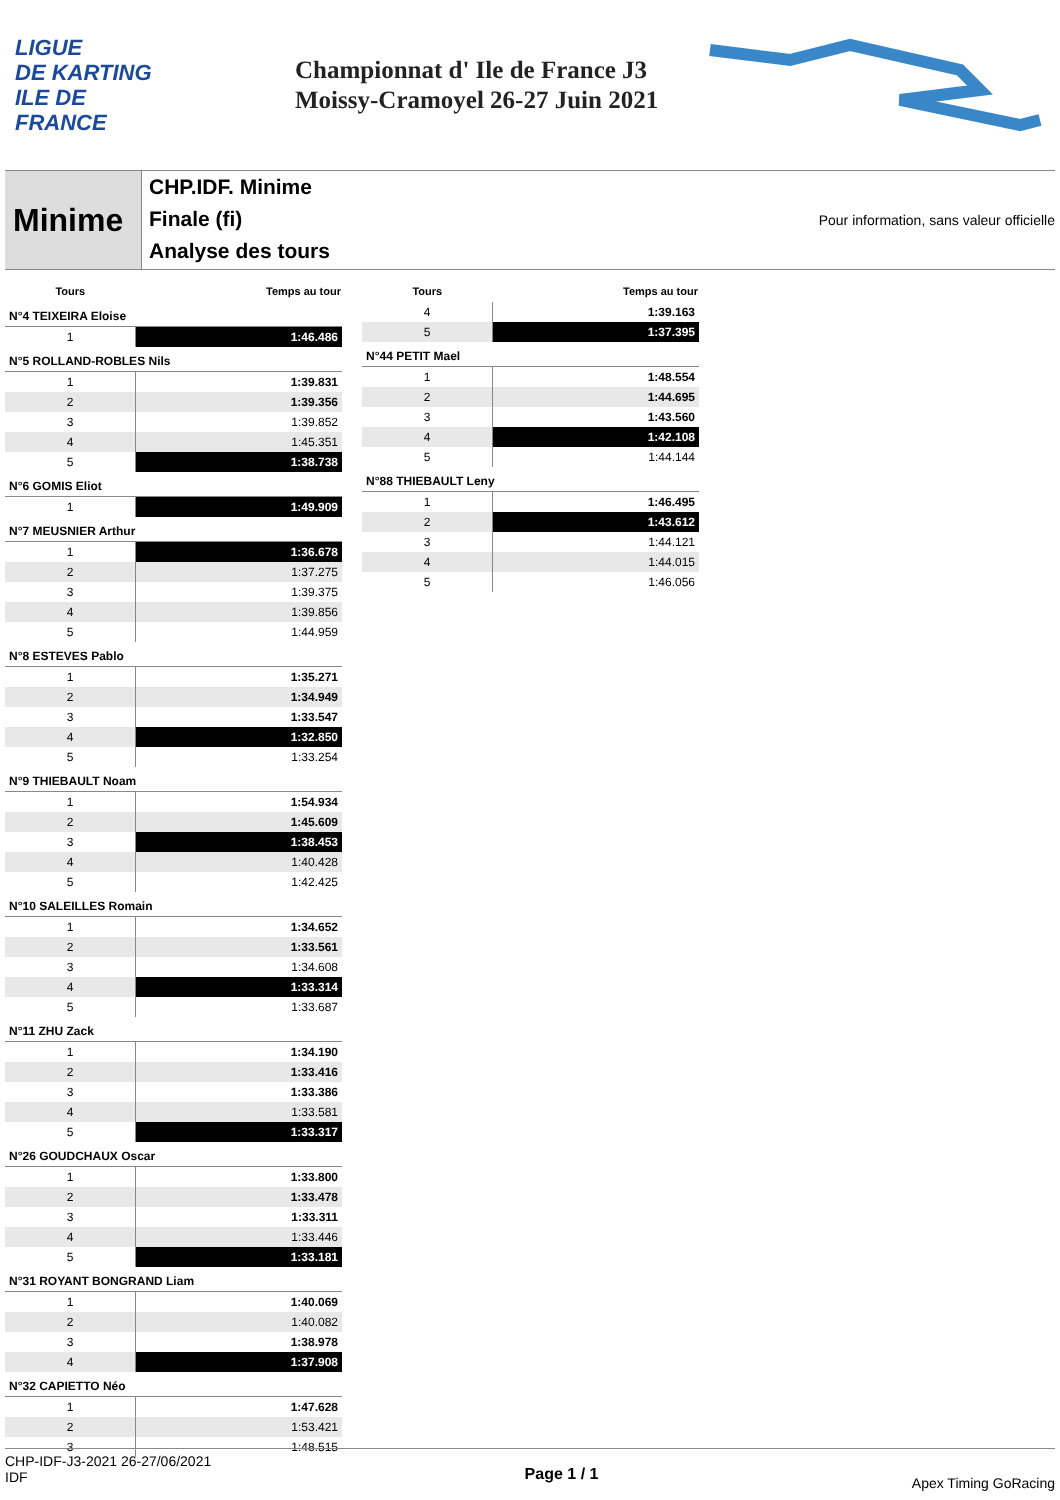LIGUE
DE KARTING
ILE DE
FRANCE
Championnat d' Ile de France J3
Moissy-Cramoyel 26-27 Juin 2021
Minime
CHP.IDF. Minime
Finale (fi)
Analyse des tours
Pour information, sans valeur officielle
| Tours | Temps au tour |
| --- | --- |
| N°4 TEIXEIRA Eloise | |
| 1 | 1:46.486 |
| N°5 ROLLAND-ROBLES Nils | |
| 1 | 1:39.831 |
| 2 | 1:39.356 |
| 3 | 1:39.852 |
| 4 | 1:45.351 |
| 5 | 1:38.738 |
| N°6 GOMIS Eliot | |
| 1 | 1:49.909 |
| N°7 MEUSNIER Arthur | |
| 1 | 1:36.678 |
| 2 | 1:37.275 |
| 3 | 1:39.375 |
| 4 | 1:39.856 |
| 5 | 1:44.959 |
| N°8 ESTEVES Pablo | |
| 1 | 1:35.271 |
| 2 | 1:34.949 |
| 3 | 1:33.547 |
| 4 | 1:32.850 |
| 5 | 1:33.254 |
| N°9 THIEBAULT Noam | |
| 1 | 1:54.934 |
| 2 | 1:45.609 |
| 3 | 1:38.453 |
| 4 | 1:40.428 |
| 5 | 1:42.425 |
| N°10 SALEILLES Romain | |
| 1 | 1:34.652 |
| 2 | 1:33.561 |
| 3 | 1:34.608 |
| 4 | 1:33.314 |
| 5 | 1:33.687 |
| N°11 ZHU Zack | |
| 1 | 1:34.190 |
| 2 | 1:33.416 |
| 3 | 1:33.386 |
| 4 | 1:33.581 |
| 5 | 1:33.317 |
| N°26 GOUDCHAUX Oscar | |
| 1 | 1:33.800 |
| 2 | 1:33.478 |
| 3 | 1:33.311 |
| 4 | 1:33.446 |
| 5 | 1:33.181 |
| N°31 ROYANT BONGRAND Liam | |
| 1 | 1:40.069 |
| 2 | 1:40.082 |
| 3 | 1:38.978 |
| 4 | 1:37.908 |
| N°32 CAPIETTO Néo | |
| 1 | 1:47.628 |
| 2 | 1:53.421 |
| 3 | 1:48.515 |
| Tours | Temps au tour |
| --- | --- |
| 4 | 1:39.163 |
| 5 | 1:37.395 |
| N°44 PETIT Mael | |
| 1 | 1:48.554 |
| 2 | 1:44.695 |
| 3 | 1:43.560 |
| 4 | 1:42.108 |
| 5 | 1:44.144 |
| N°88 THIEBAULT Leny | |
| 1 | 1:46.495 |
| 2 | 1:43.612 |
| 3 | 1:44.121 |
| 4 | 1:44.015 |
| 5 | 1:46.056 |
CHP-IDF-J3-2021 26-27/06/2021
IDF
Page 1 / 1
Apex Timing GoRacing